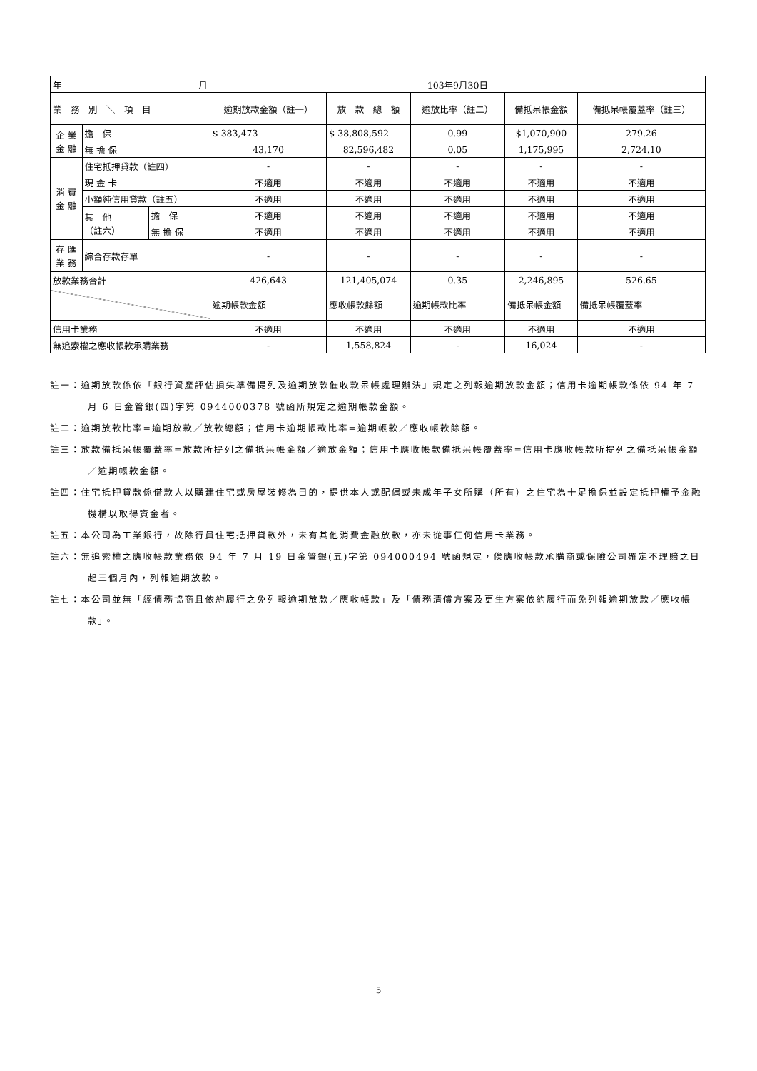| 年 月 | | | 103年9月30日 | | | | |
| --- | --- | --- | --- | --- | --- | --- | --- |
| 業 務 別 ＼ 項 目 | | | 逾期放款金額（註一） | 放 款 總 額 | 逾放比率（註二） | 備抵呆帳金額 | 備抵呆帳覆蓋率（註三） |
| 企 業 金 融 | 擔 保 | | $ 383,473 | $ 38,808,592 | 0.99 | $1,070,900 | 279.26 |
| | 無 擔 保 | | 43,170 | 82,596,482 | 0.05 | 1,175,995 | 2,724.10 |
| 消 費 金 融 | 住宅抵押貸款（註四） | | - | - | - | - | - |
| | 現 金 卡 | | 不適用 | 不適用 | 不適用 | 不適用 | 不適用 |
| | 小額純信用貸款（註五） | | 不適用 | 不適用 | 不適用 | 不適用 | 不適用 |
| | 其 他 （註六） | 擔 保 | 不適用 | 不適用 | 不適用 | 不適用 | 不適用 |
| | | 無 擔 保 | 不適用 | 不適用 | 不適用 | 不適用 | 不適用 |
| 存 匯 業 務 | 綜合存款存單 | | - | - | - | - | - |
| 放款業務合計 | | | 426,643 | 121,405,074 | 0.35 | 2,246,895 | 526.65 |
| | | | 逾期帳款金額 | 應收帳款餘額 | 逾期帳款比率 | 備抵呆帳金額 | 備抵呆帳覆蓋率 |
| 信用卡業務 | | | 不適用 | 不適用 | 不適用 | 不適用 | 不適用 |
| 無追索權之應收帳款承購業務 | | | - | 1,558,824 | - | 16,024 | - |
註一：逾期放款係依「銀行資產評估損失準備提列及逾期放款催收款呆帳處理辦法」規定之列報逾期放款金額；信用卡逾期帳款係依 94 年 7 月 6 日金管銀(四)字第 0944000378 號函所規定之逾期帳款金額。
註二：逾期放款比率=逾期放款／放款總額；信用卡逾期帳款比率=逾期帳款／應收帳款餘額。
註三：放款備抵呆帳覆蓋率=放款所提列之備抵呆帳金額／逾放金額；信用卡應收帳款備抵呆帳覆蓋率=信用卡應收帳款所提列之備抵呆帳金額／逾期帳款金額。
註四：住宅抵押貸款係借款人以購建住宅或房屋裝修為目的，提供本人或配偶或未成年子女所購（所有）之住宅為十足擔保並設定抵押權予金融機構以取得資金者。
註五：本公司為工業銀行，故除行員住宅抵押貸款外，未有其他消費金融放款，亦未從事任何信用卡業務。
註六：無追索權之應收帳款業務依 94 年 7 月 19 日金管銀(五)字第 094000494 號函規定，俟應收帳款承購商或保險公司確定不理賠之日起三個月內，列報逾期放款。
註七：本公司並無「經債務協商且依約履行之免列報逾期放款／應收帳款」及「債務清償方案及更生方案依約履行而免列報逾期放款／應收帳款」。
5